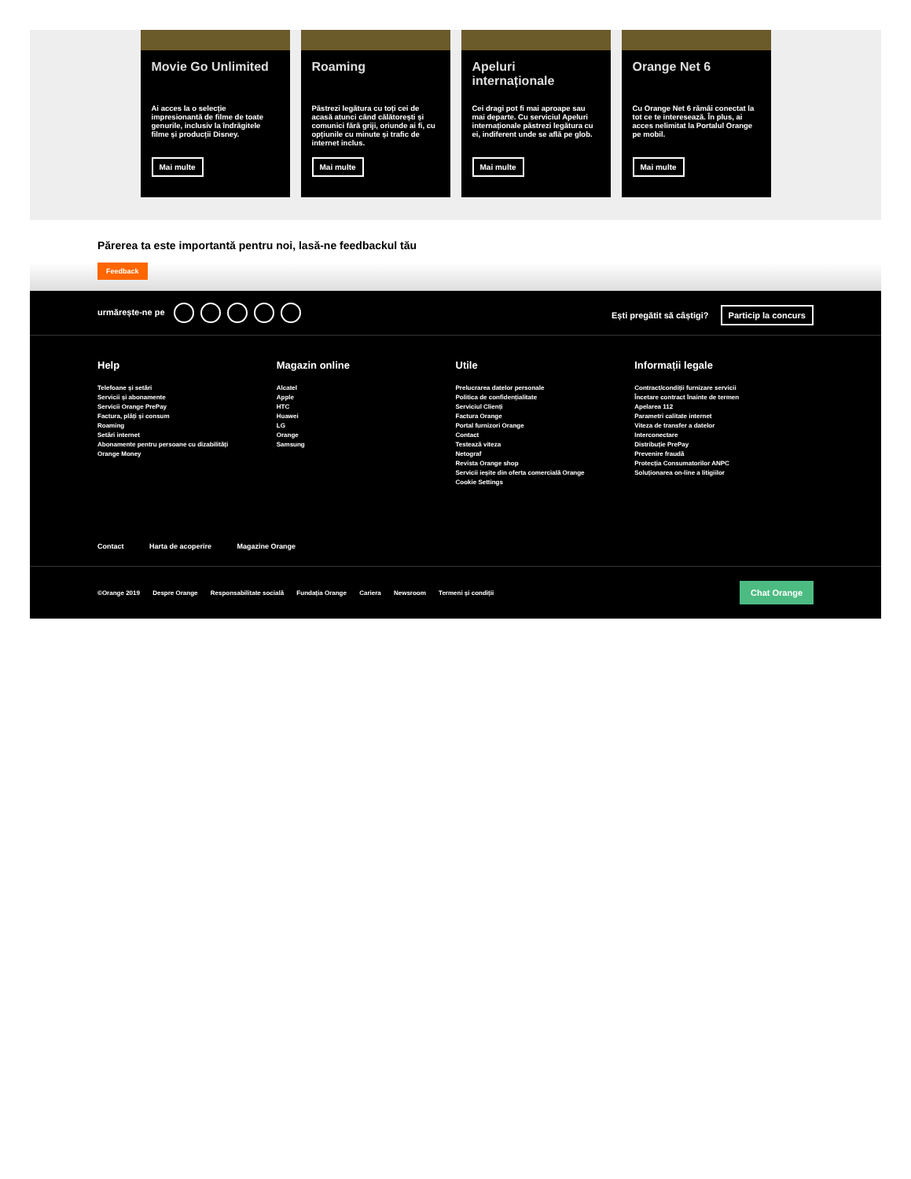Movie Go Unlimited
Ai acces la o selecție impresionantă de filme de toate genurile, inclusiv la îndrăgitele filme și producții Disney.
Mai multe
Roaming
Păstrezi legătura cu toți cei de acasă atunci când călătorești și comunici fără griji, oriunde ai fi, cu opțiunile cu minute și trafic de internet inclus.
Mai multe
Apeluri internaționale
Cei dragi pot fi mai aproape sau mai departe. Cu serviciul Apeluri internaționale păstrezi legătura cu ei, indiferent unde se află pe glob.
Mai multe
Orange Net 6
Cu Orange Net 6 rămâi conectat la tot ce te interesează. În plus, ai acces nelimitat la Portalul Orange pe mobil.
Mai multe
Părerea ta este importantă pentru noi, lasă-ne feedbackul tău
Feedback
urmărește-ne pe
Ești pregătit să câștigi? Particip la concurs
Help
Telefoane și setări
Servicii și abonamente
Servicii Orange PrePay
Factura, plăți și consum
Roaming
Setări internet
Abonamente pentru persoane cu dizabilități
Orange Money
Magazin online
Alcatel
Apple
HTC
Huawei
LG
Orange
Samsung
Utile
Prelucrarea datelor personale
Politica de confidențialitate
Serviciul Clienți
Factura Orange
Portal furnizori Orange
Contact
Testează viteza
Netograf
Revista Orange shop
Servicii ieșite din oferta comercială Orange
Cookie Settings
Informații legale
Contract/condiții furnizare servicii
Încetare contract înainte de termen
Apelarea 112
Parametri calitate internet
Viteza de transfer a datelor
Interconectare
Distribuție PrePay
Prevenire fraudă
Protecția Consumatorilor ANPC
Soluționarea on-line a litigiilor
Contact Harta de acoperire Magazine Orange
©Orange 2019 Despre Orange Responsabilitate socială Fundația Orange Cariera Newsroom Termeni și condiții
Chat Orange